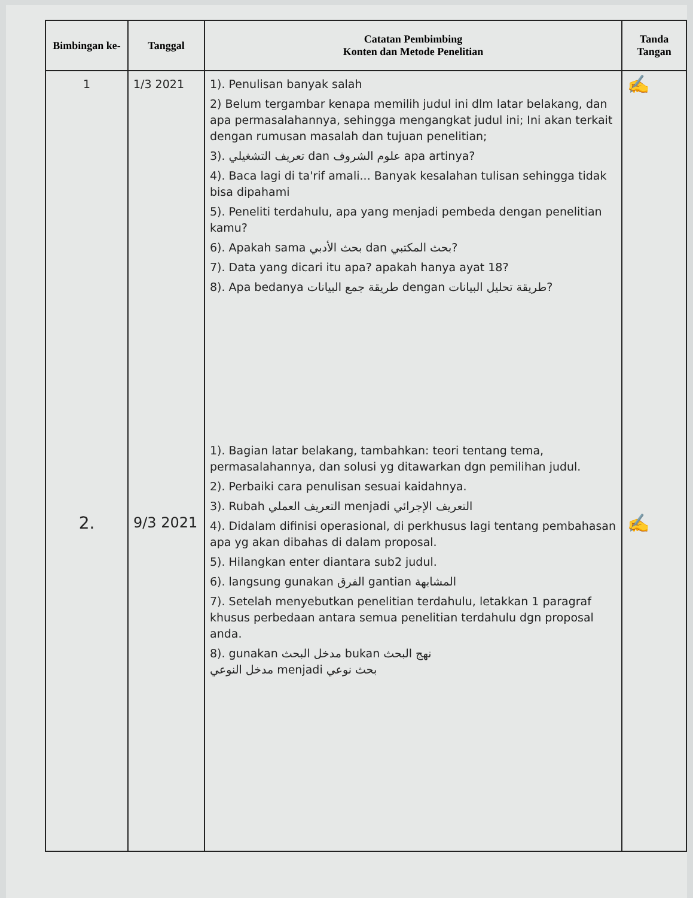| Bimbingan ke- | Tanggal | Catatan Pembimbing Konten dan Metode Penelitian | Tanda Tangan |
| --- | --- | --- | --- |
| 1 2. | 1/3 2021 9/3 2021 | 1). Penulisan banyak salah 2) Belum tergambar kenapa memilih judul ini dlm latar belakang, dan apa permasalahannya, sehingga mengangkat judul ini; Ini akan terkait dengan rumusan masalah dan tujuan penelitian; 3). تعريف التشغيلي dan علوم الشروف apa artinya? 4). Baca lagi di ta'rif amali... Banyak kesalahan tulisan sehingga tidak bisa dipahami 5). Peneliti terdahulu, apa yang menjadi pembeda dengan penelitian kamu? 6). Apakah sama بحث الأدبي dan بحث المكتبي? 7). Data yang dicari itu apa? apakah hanya ayat 18? 8). Apa bedanya طريقة جمع البيانات dengan طريقة تحليل البيانات? 1). Bagian latar belakang, tambahkan: teori tentang tema, permasalahannya, dan solusi yg ditawarkan dgn pemilihan judul. 2). Perbaiki cara penulisan sesuai kaidahnya. 3). Rubah التعريف العملي menjadi التعريف الإجرائي 4). Didalam difinisi operasional, di perkhusus lagi tentang pembahasan apa yg akan dibahas di dalam proposal. 5). Hilangkan enter diantara sub2 judul. 6). langsung gunakan الفرق gantian المشابهة 7). Setelah menyebutkan penelitian terdahulu, letakkan 1 paragraf khusus perbedaan antara semua penelitian terdahulu dgn proposal anda. 8). gunakan مدخل البحث bukan نهج البحث مدخل النوعي menjadi بحث نوعي | ✍ ✍ |